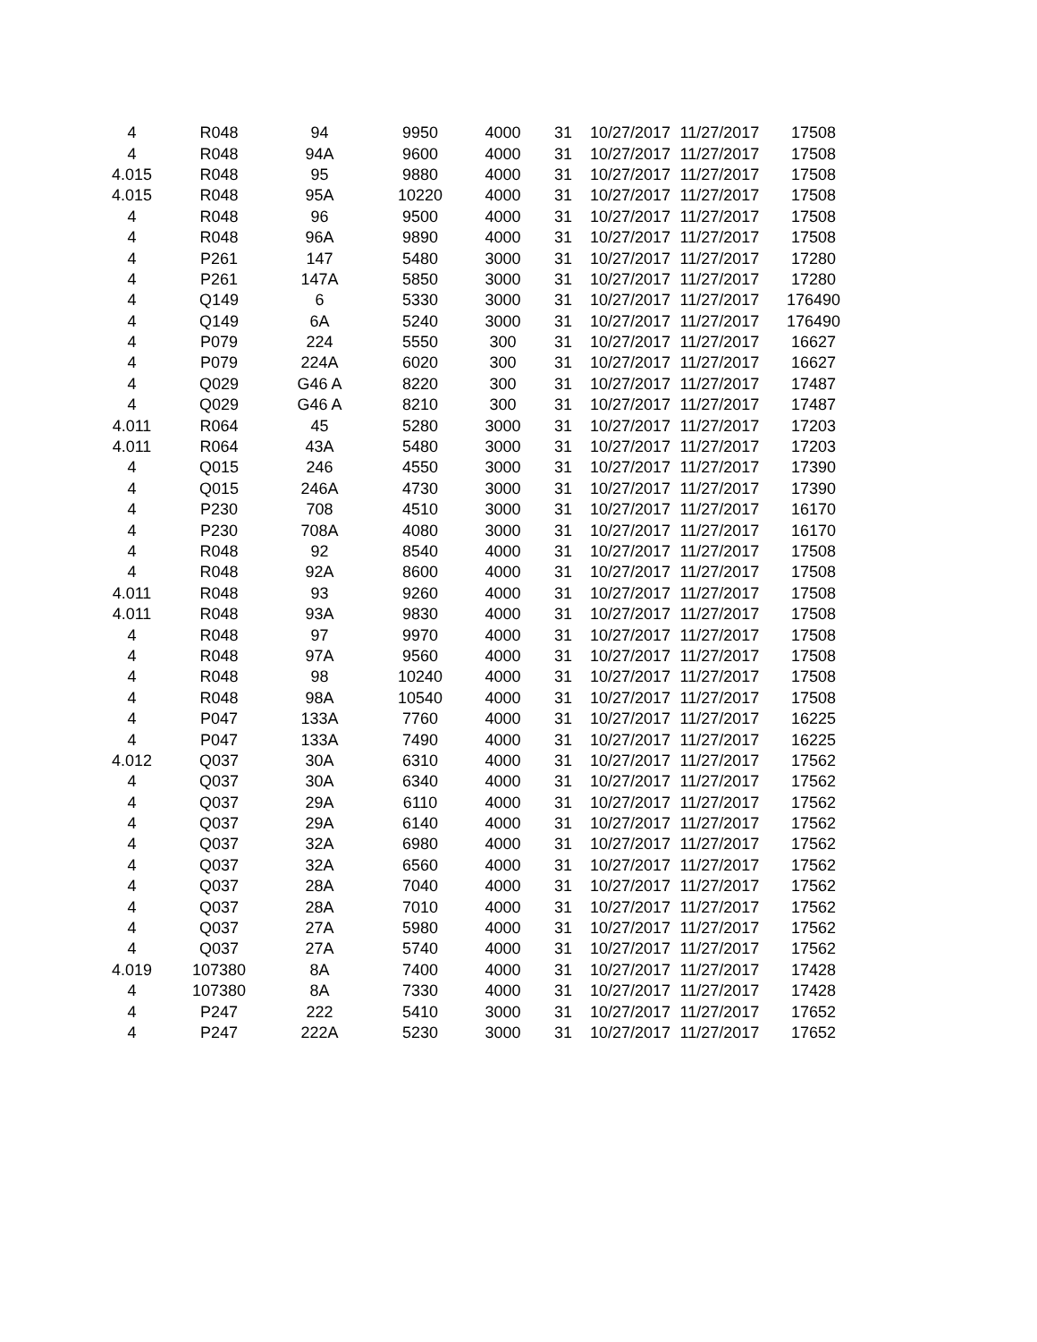| 4 | R048 | 94 | 9950 | 4000 | 31 | 10/27/2017 | 11/27/2017 | 17508 |
| 4 | R048 | 94A | 9600 | 4000 | 31 | 10/27/2017 | 11/27/2017 | 17508 |
| 4.015 | R048 | 95 | 9880 | 4000 | 31 | 10/27/2017 | 11/27/2017 | 17508 |
| 4.015 | R048 | 95A | 10220 | 4000 | 31 | 10/27/2017 | 11/27/2017 | 17508 |
| 4 | R048 | 96 | 9500 | 4000 | 31 | 10/27/2017 | 11/27/2017 | 17508 |
| 4 | R048 | 96A | 9890 | 4000 | 31 | 10/27/2017 | 11/27/2017 | 17508 |
| 4 | P261 | 147 | 5480 | 3000 | 31 | 10/27/2017 | 11/27/2017 | 17280 |
| 4 | P261 | 147A | 5850 | 3000 | 31 | 10/27/2017 | 11/27/2017 | 17280 |
| 4 | Q149 | 6 | 5330 | 3000 | 31 | 10/27/2017 | 11/27/2017 | 176490 |
| 4 | Q149 | 6A | 5240 | 3000 | 31 | 10/27/2017 | 11/27/2017 | 176490 |
| 4 | P079 | 224 | 5550 | 300 | 31 | 10/27/2017 | 11/27/2017 | 16627 |
| 4 | P079 | 224A | 6020 | 300 | 31 | 10/27/2017 | 11/27/2017 | 16627 |
| 4 | Q029 | G46 A | 8220 | 300 | 31 | 10/27/2017 | 11/27/2017 | 17487 |
| 4 | Q029 | G46 A | 8210 | 300 | 31 | 10/27/2017 | 11/27/2017 | 17487 |
| 4.011 | R064 | 45 | 5280 | 3000 | 31 | 10/27/2017 | 11/27/2017 | 17203 |
| 4.011 | R064 | 43A | 5480 | 3000 | 31 | 10/27/2017 | 11/27/2017 | 17203 |
| 4 | Q015 | 246 | 4550 | 3000 | 31 | 10/27/2017 | 11/27/2017 | 17390 |
| 4 | Q015 | 246A | 4730 | 3000 | 31 | 10/27/2017 | 11/27/2017 | 17390 |
| 4 | P230 | 708 | 4510 | 3000 | 31 | 10/27/2017 | 11/27/2017 | 16170 |
| 4 | P230 | 708A | 4080 | 3000 | 31 | 10/27/2017 | 11/27/2017 | 16170 |
| 4 | R048 | 92 | 8540 | 4000 | 31 | 10/27/2017 | 11/27/2017 | 17508 |
| 4 | R048 | 92A | 8600 | 4000 | 31 | 10/27/2017 | 11/27/2017 | 17508 |
| 4.011 | R048 | 93 | 9260 | 4000 | 31 | 10/27/2017 | 11/27/2017 | 17508 |
| 4.011 | R048 | 93A | 9830 | 4000 | 31 | 10/27/2017 | 11/27/2017 | 17508 |
| 4 | R048 | 97 | 9970 | 4000 | 31 | 10/27/2017 | 11/27/2017 | 17508 |
| 4 | R048 | 97A | 9560 | 4000 | 31 | 10/27/2017 | 11/27/2017 | 17508 |
| 4 | R048 | 98 | 10240 | 4000 | 31 | 10/27/2017 | 11/27/2017 | 17508 |
| 4 | R048 | 98A | 10540 | 4000 | 31 | 10/27/2017 | 11/27/2017 | 17508 |
| 4 | P047 | 133A | 7760 | 4000 | 31 | 10/27/2017 | 11/27/2017 | 16225 |
| 4 | P047 | 133A | 7490 | 4000 | 31 | 10/27/2017 | 11/27/2017 | 16225 |
| 4.012 | Q037 | 30A | 6310 | 4000 | 31 | 10/27/2017 | 11/27/2017 | 17562 |
| 4 | Q037 | 30A | 6340 | 4000 | 31 | 10/27/2017 | 11/27/2017 | 17562 |
| 4 | Q037 | 29A | 6110 | 4000 | 31 | 10/27/2017 | 11/27/2017 | 17562 |
| 4 | Q037 | 29A | 6140 | 4000 | 31 | 10/27/2017 | 11/27/2017 | 17562 |
| 4 | Q037 | 32A | 6980 | 4000 | 31 | 10/27/2017 | 11/27/2017 | 17562 |
| 4 | Q037 | 32A | 6560 | 4000 | 31 | 10/27/2017 | 11/27/2017 | 17562 |
| 4 | Q037 | 28A | 7040 | 4000 | 31 | 10/27/2017 | 11/27/2017 | 17562 |
| 4 | Q037 | 28A | 7010 | 4000 | 31 | 10/27/2017 | 11/27/2017 | 17562 |
| 4 | Q037 | 27A | 5980 | 4000 | 31 | 10/27/2017 | 11/27/2017 | 17562 |
| 4 | Q037 | 27A | 5740 | 4000 | 31 | 10/27/2017 | 11/27/2017 | 17562 |
| 4.019 | 107380 | 8A | 7400 | 4000 | 31 | 10/27/2017 | 11/27/2017 | 17428 |
| 4 | 107380 | 8A | 7330 | 4000 | 31 | 10/27/2017 | 11/27/2017 | 17428 |
| 4 | P247 | 222 | 5410 | 3000 | 31 | 10/27/2017 | 11/27/2017 | 17652 |
| 4 | P247 | 222A | 5230 | 3000 | 31 | 10/27/2017 | 11/27/2017 | 17652 |